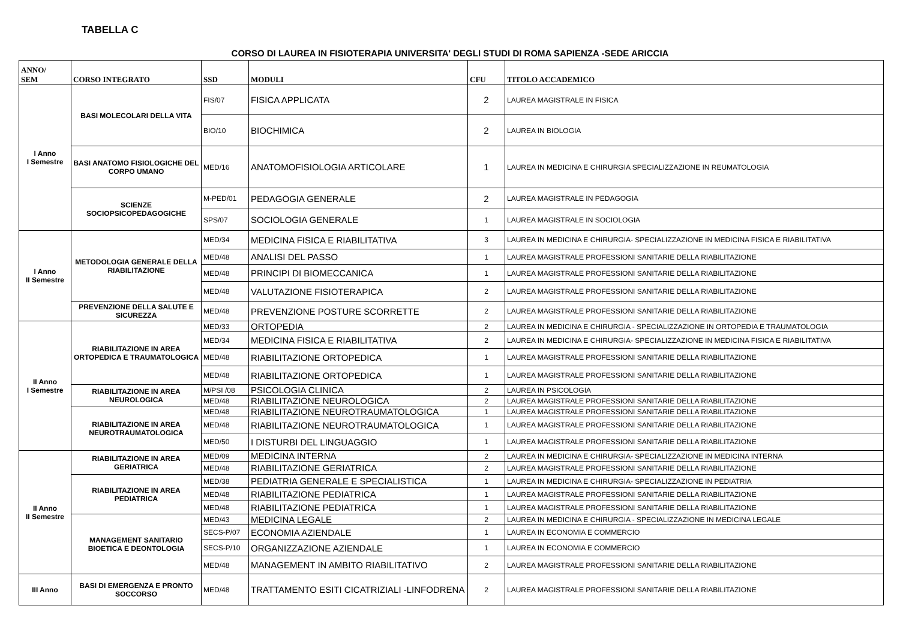TABELLA C
CORSO DI LAUREA IN FISIOTERAPIA UNIVERSITA' DEGLI STUDI DI ROMA SAPIENZA -SEDE ARICCIA
| ANNO/ SEM | CORSO INTEGRATO | SSD | MODULI | CFU | TITOLO ACCADEMICO |
| --- | --- | --- | --- | --- | --- |
| I Anno I Semestre | BASI MOLECOLARI DELLA VITA | FIS/07 | FISICA APPLICATA | 2 | LAUREA MAGISTRALE IN FISICA |
| | | BIO/10 | BIOCHIMICA | 2 | LAUREA IN BIOLOGIA |
| | BASI ANATOMO FISIOLOGICHE DEL CORPO UMANO | MED/16 | ANATOMOFISIOLOGIA ARTICOLARE | 1 | LAUREA IN MEDICINA E CHIRURGIA SPECIALIZZAZIONE IN REUMATOLOGIA |
| | SCIENZE SOCIOPSICOPEDAGOGICHE | M-PED/01 | PEDAGOGIA GENERALE | 2 | LAUREA MAGISTRALE IN PEDAGOGIA |
| | | SPS/07 | SOCIOLOGIA GENERALE | 1 | LAUREA MAGISTRALE IN SOCIOLOGIA |
| I Anno II Semestre | METODOLOGIA GENERALE DELLA RIABILITAZIONE | MED/34 | MEDICINA FISICA E RIABILITATIVA | 3 | LAUREA IN MEDICINA E CHIRURGIA- SPECIALIZZAZIONE IN MEDICINA FISICA E RIABILITATIVA |
| | | MED/48 | ANALISI DEL PASSO | 1 | LAUREA MAGISTRALE PROFESSIONI SANITARIE DELLA RIABILITAZIONE |
| | | MED/48 | PRINCIPI DI BIOMECCANICA | 1 | LAUREA MAGISTRALE PROFESSIONI SANITARIE DELLA RIABILITAZIONE |
| | | MED/48 | VALUTAZIONE FISIOTERAPICA | 2 | LAUREA MAGISTRALE PROFESSIONI SANITARIE DELLA RIABILITAZIONE |
| | PREVENZIONE DELLA SALUTE E SICUREZZA | MED/48 | PREVENZIONE POSTURE SCORRETTE | 2 | LAUREA MAGISTRALE PROFESSIONI SANITARIE DELLA RIABILITAZIONE |
| II Anno I Semestre | RIABILITAZIONE IN AREA ORTOPEDICA E TRAUMATOLOGICA | MED/33 | ORTOPEDIA | 2 | LAUREA IN MEDICINA E CHIRURGIA - SPECIALIZZAZIONE IN ORTOPEDIA E TRAUMATOLOGIA |
| | | MED/34 | MEDICINA FISICA E RIABILITATIVA | 2 | LAUREA IN MEDICINA E CHIRURGIA- SPECIALIZZAZIONE IN MEDICINA FISICA E RIABILITATIVA |
| | | MED/48 | RIABILITAZIONE ORTOPEDICA | 1 | LAUREA MAGISTRALE PROFESSIONI SANITARIE DELLA RIABILITAZIONE |
| | | MED/48 | RIABILITAZIONE ORTOPEDICA | 1 | LAUREA MAGISTRALE PROFESSIONI SANITARIE DELLA RIABILITAZIONE |
| | RIABILITAZIONE IN AREA NEUROLOGICA | M/PSI /08 | PSICOLOGIA CLINICA | 2 | LAUREA IN PSICOLOGIA |
| | | MED/48 | RIABILITAZIONE NEUROLOGICA | 2 | LAUREA MAGISTRALE PROFESSIONI SANITARIE DELLA RIABILITAZIONE |
| | RIABILITAZIONE IN AREA NEUROTRAUMATOLOGICA | MED/48 | RIABILITAZIONE NEUROTRAUMATOLOGICA | 1 | LAUREA MAGISTRALE PROFESSIONI SANITARIE DELLA RIABILITAZIONE |
| | | MED/48 | RIABILITAZIONE NEUROTRAUMATOLOGICA | 1 | LAUREA MAGISTRALE PROFESSIONI SANITARIE DELLA RIABILITAZIONE |
| | | MED/50 | I DISTURBI DEL LINGUAGGIO | 1 | LAUREA MAGISTRALE PROFESSIONI SANITARIE DELLA RIABILITAZIONE |
| II Anno II Semestre | RIABILITAZIONE IN AREA GERIATRICA | MED/09 | MEDICINA INTERNA | 2 | LAUREA IN MEDICINA E CHIRURGIA- SPECIALIZZAZIONE IN MEDICINA INTERNA |
| | | MED/48 | RIABILITAZIONE GERIATRICA | 2 | LAUREA MAGISTRALE PROFESSIONI SANITARIE DELLA RIABILITAZIONE |
| | RIABILITAZIONE IN AREA PEDIATRICA | MED/38 | PEDIATRIA GENERALE E SPECIALISTICA | 1 | LAUREA IN MEDICINA E CHIRURGIA- SPECIALIZZAZIONE IN PEDIATRIA |
| | | MED/48 | RIABILITAZIONE PEDIATRICA | 1 | LAUREA MAGISTRALE PROFESSIONI SANITARIE DELLA RIABILITAZIONE |
| | | MED/48 | RIABILITAZIONE PEDIATRICA | 1 | LAUREA MAGISTRALE PROFESSIONI SANITARIE DELLA RIABILITAZIONE |
| | MANAGEMENT SANITARIO BIOETICA E DEONTOLOGIA | MED/43 | MEDICINA LEGALE | 2 | LAUREA IN MEDICINA E CHIRURGIA - SPECIALIZZAZIONE IN MEDICINA LEGALE |
| | | SECS-P/07 | ECONOMIA AZIENDALE | 1 | LAUREA IN ECONOMIA E COMMERCIO |
| | | SECS-P/10 | ORGANIZZAZIONE AZIENDALE | 1 | LAUREA IN ECONOMIA E COMMERCIO |
| | | MED/48 | MANAGEMENT IN AMBITO RIABILITATIVO | 2 | LAUREA MAGISTRALE PROFESSIONI SANITARIE DELLA RIABILITAZIONE |
| III Anno | BASI DI EMERGENZA E PRONTO SOCCORSO | MED/48 | TRATTAMENTO ESITI CICATRIZIALI -LINFODRENA | 2 | LAUREA MAGISTRALE PROFESSIONI SANITARIE DELLA RIABILITAZIONE |